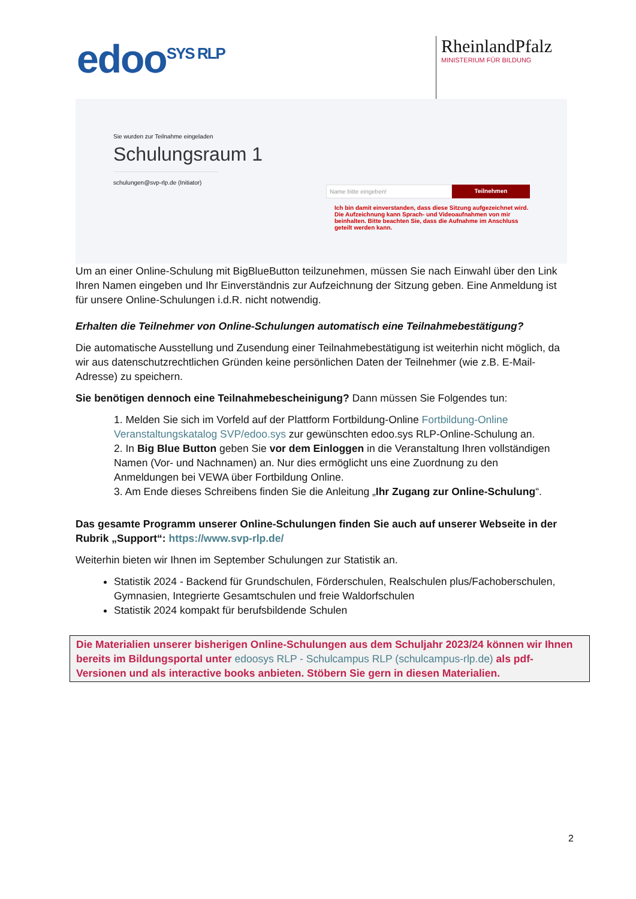edoo<sup>SYS RLP</sup>
RheinlandPfalz
MINISTERIUM FÜR BILDUNG
Sie wurden zur Teilnahme eingeladen
Schulungsraum 1
schulungen@svp-rlp.de (Initiator)
Name bitte eingeben! Teilnehmen
Ich bin damit einverstanden, dass diese Sitzung aufgezeichnet wird. Die Aufzeichnung kann Sprach- und Videoaufnahmen von mir beinhalten. Bitte beachten Sie, dass die Aufnahme im Anschluss geteilt werden kann.
Um an einer Online-Schulung mit BigBlueButton teilzunehmen, müssen Sie nach Einwahl über den Link Ihren Namen eingeben und Ihr Einverständnis zur Aufzeichnung der Sitzung geben. Eine Anmeldung ist für unsere Online-Schulungen i.d.R. nicht notwendig.
Erhalten die Teilnehmer von Online-Schulungen automatisch eine Teilnahmebestätigung?
Die automatische Ausstellung und Zusendung einer Teilnahmebestätigung ist weiterhin nicht möglich, da wir aus datenschutzrechtlichen Gründen keine persönlichen Daten der Teilnehmer (wie z.B. E-Mail-Adresse) zu speichern.
Sie benötigen dennoch eine Teilnahmebescheinigung? Dann müssen Sie Folgendes tun:
1. Melden Sie sich im Vorfeld auf der Plattform Fortbildung-Online Fortbildung-Online Veranstaltungskatalog SVP/edoo.sys zur gewünschten edoo.sys RLP-Online-Schulung an.
2. In Big Blue Button geben Sie vor dem Einloggen in die Veranstaltung Ihren vollständigen Namen (Vor- und Nachnamen) an. Nur dies ermöglicht uns eine Zuordnung zu den Anmeldungen bei VEWA über Fortbildung Online.
3. Am Ende dieses Schreibens finden Sie die Anleitung „Ihr Zugang zur Online-Schulung“.
Das gesamte Programm unserer Online-Schulungen finden Sie auch auf unserer Webseite in der Rubrik „Support“: https://www.svp-rlp.de/
Weiterhin bieten wir Ihnen im September Schulungen zur Statistik an.
Statistik 2024 - Backend für Grundschulen, Förderschulen, Realschulen plus/Fachoberschulen, Gymnasien, Integrierte Gesamtschulen und freie Waldorfschulen
Statistik 2024 kompakt für berufsbildende Schulen
Die Materialien unserer bisherigen Online-Schulungen aus dem Schuljahr 2023/24 können wir Ihnen bereits im Bildungsportal unter edoosys RLP - Schulcampus RLP (schulcampus-rlp.de) als pdf-Versionen und als interactive books anbieten. Stöbern Sie gern in diesen Materialien.
2